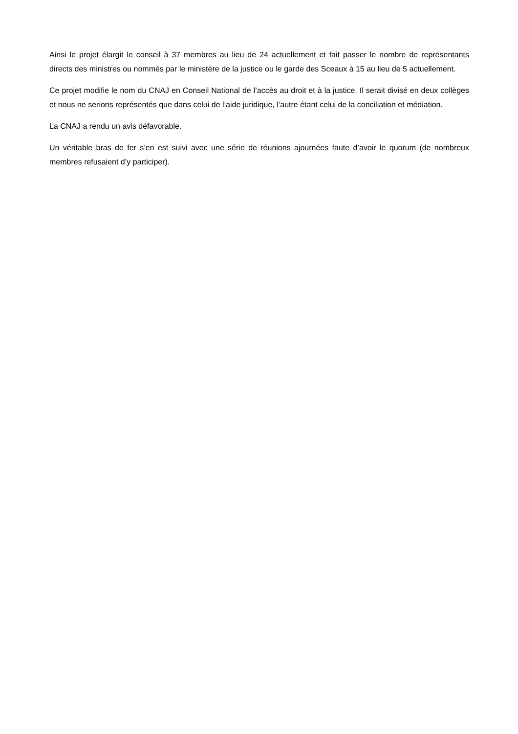Ainsi le projet élargit le conseil à 37 membres au lieu de 24 actuellement et fait passer le nombre de représentants directs des ministres ou nommés par le ministère de la justice ou le garde des Sceaux à 15 au lieu de 5 actuellement.
Ce projet modifie le nom du CNAJ en Conseil National de l’accès au droit et à la justice. Il serait divisé en deux collèges et nous ne serions représentés que dans celui de l’aide juridique, l’autre étant celui de la conciliation et médiation.
La CNAJ a rendu un avis défavorable.
Un véritable bras de fer s’en est suivi avec une série de réunions ajournées faute d’avoir le quorum (de nombreux membres refusaient d’y participer).